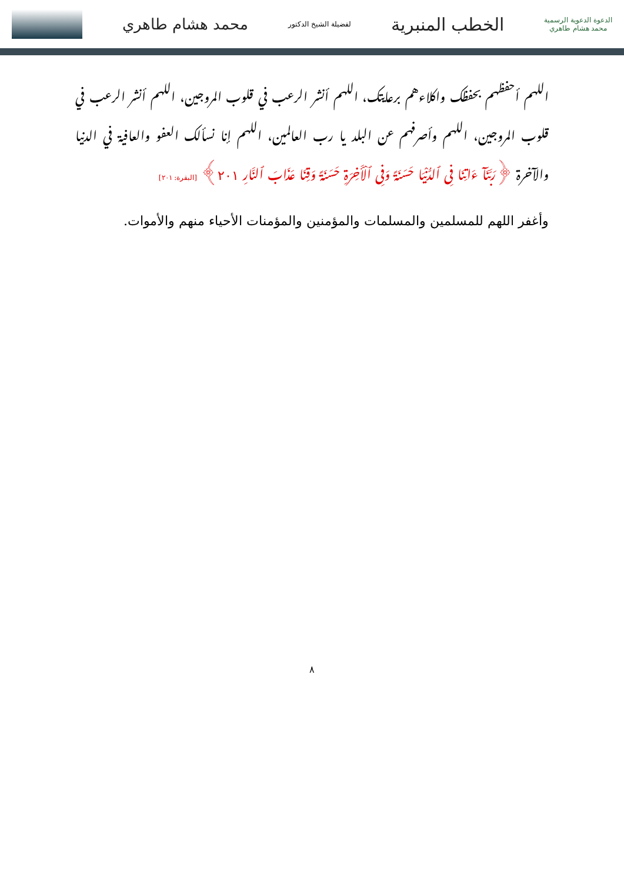الدعوة الدعوية الرسمية
محمد هشام طاهري
الخطب المنبرية
لفضيلة الشيخ الدكتور
محمد هشام طاهري
اللهم أحفظهم بحفظك واكلاءهم برعايتك، اللهم أنشر الرعب في قلوب المروجين، اللهم أنشر الرعب في قلوب المروجين، اللهم وأصرفهم عن البلد يا رب العالمين، اللهم إنا نسألك العفو والعافية في الدنيا والآخرة ﴿رَبَّنَآ ءَاتِنَا فِى ٱلدُّنْيَا حَسَنَةً وَفِى ٱلْأَخِرَةِ حَسَنَةً وَقِنَا عَذَابَ ٱلنَّارِ ٢٠١﴾ [البقرة: ٢٠١]
وأغفر اللهم للمسلمين والمسلمات والمؤمنين والمؤمنات الأحياء منهم والأموات.
٨